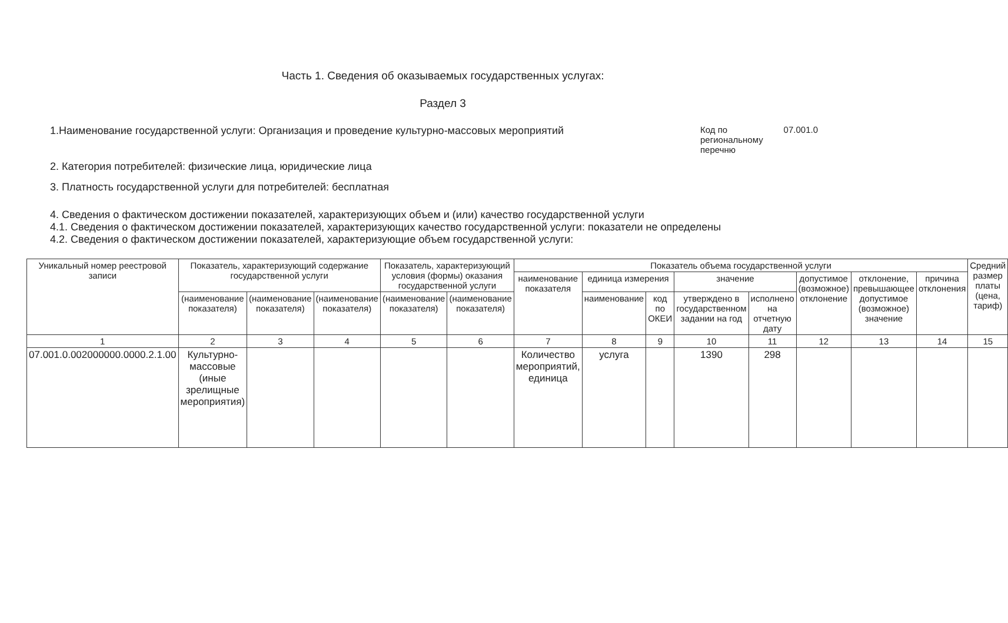Часть 1. Сведения об оказываемых государственных услугах:
Раздел 3
1.Наименование государственной услуги: Организация и проведение культурно-массовых мероприятий
Код по региональному перечню 07.001.0
2. Категория потребителей: физические лица, юридические лица
3. Платность государственной услуги для потребителей: бесплатная
4. Сведения о фактическом достижении показателей, характеризующих объем и (или) качество государственной услуги
4.1. Сведения о фактическом достижении показателей, характеризующих качество государственной услуги: показатели не определены
4.2. Сведения о фактическом достижении показателей, характеризующие объем государственной услуги:
| Уникальный номер реестровой записи | Показатель, характеризующий содержание государственной услуги | | | Показатель, характеризующий условия (формы) оказания государственной услуги | | Показатель объема государственной услуги | | | | | | | | Средний размер платы (цена, тариф) |
| --- | --- | --- | --- | --- | --- | --- | --- | --- | --- | --- | --- | --- | --- | --- |
| | | | | | | наименование показателя | единица измерения | | значение | | допустимое (возможное) отклонение | отклонение, превышающее допустимое (возможное) значение | причина отклонения | |
| | (наименование показателя) | (наименование показателя) | (наименование показателя) | (наименование показателя) | (наименование показателя) | | наименование | код по ОКЕИ | утверждено в государственном задании на год | исполнено на отчетную дату | | | | |
| 1 | 2 | 3 | 4 | 5 | 6 | 7 | 8 | 9 | 10 | 11 | 12 | 13 | 14 | 15 |
| 07.001.0.002000000.0000.2.1.00 | Культурно-массовые (иные зрелищные мероприятия) | | | | | Количество мероприятий, единица | услуга | | 1390 | 298 | | | | |